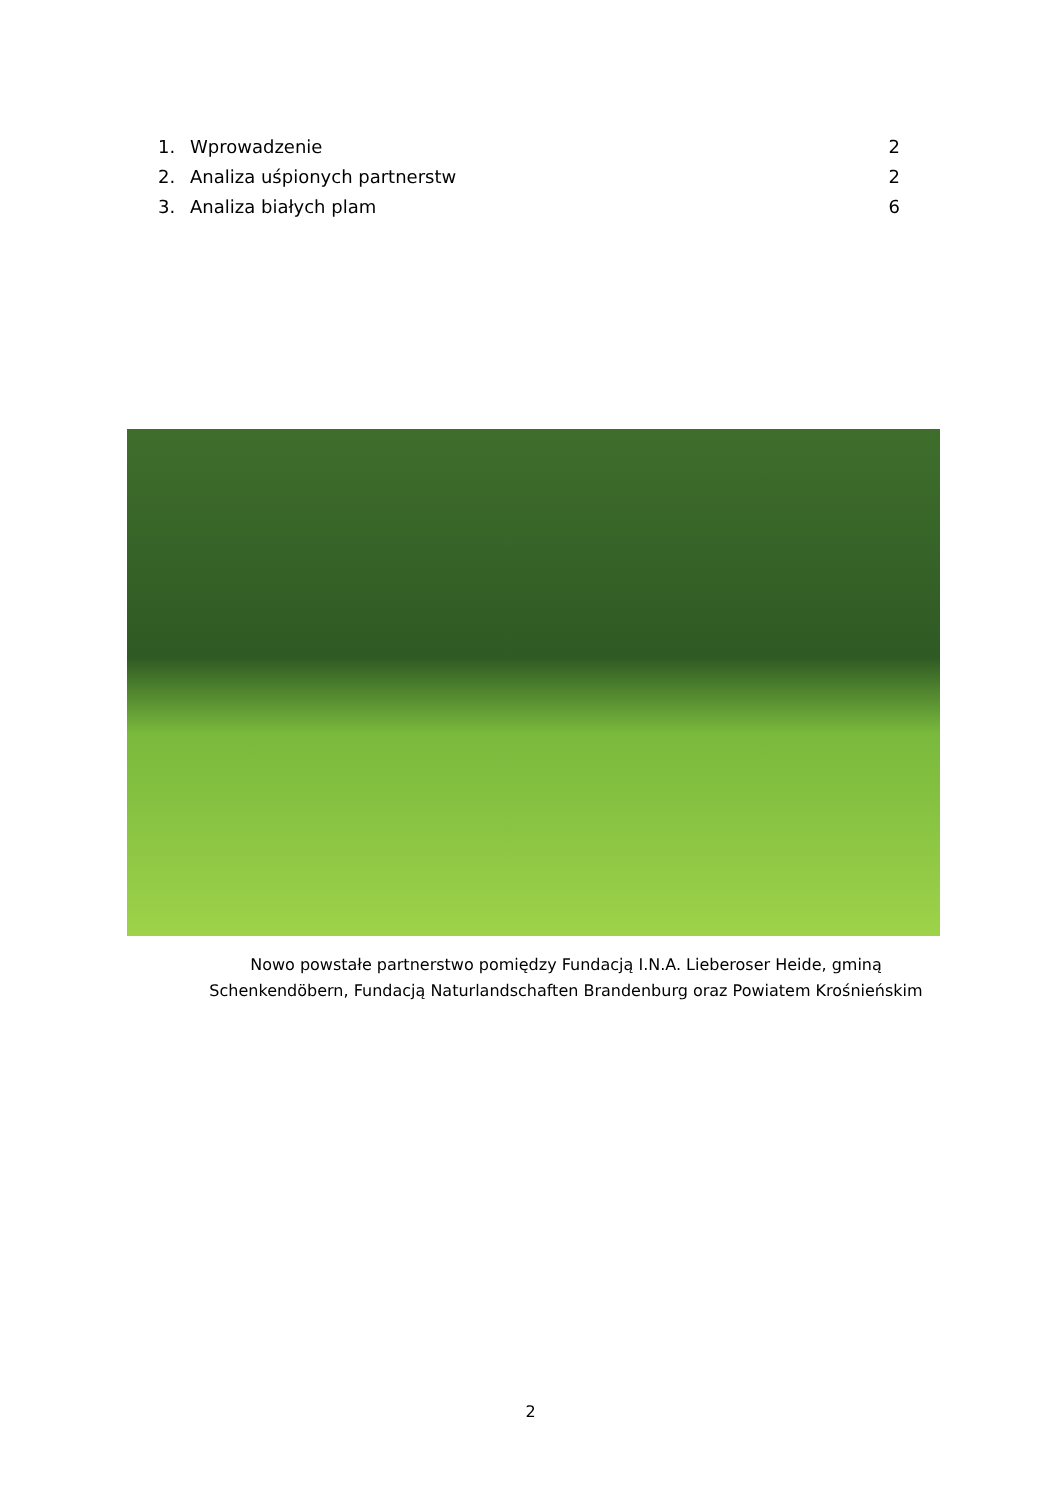1. Wprowadzenie 2
2. Analiza uśpionych partnerstw 2
3. Analiza białych plam 6
Nowo powstałe partnerstwo pomiędzy Fundacją I.N.A. Lieberoser Heide, gminą
Schenkendöbern, Fundacją Naturlandschaften Brandenburg oraz Powiatem Krośnieńskim
2